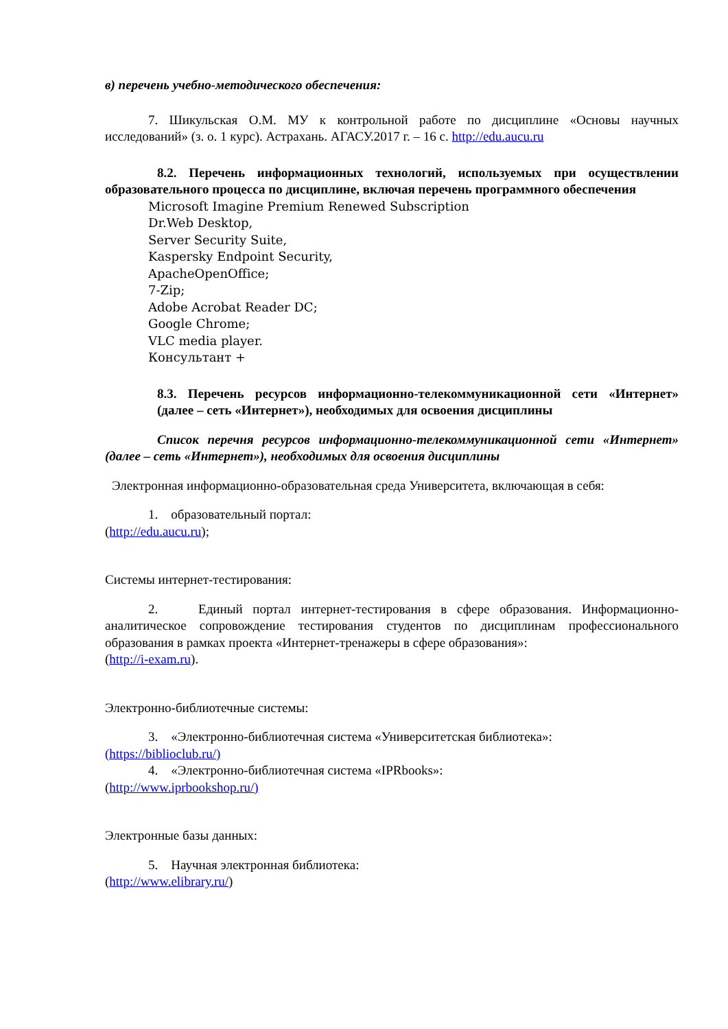в) перечень учебно-методического обеспечения:
7. Шикульская О.М. МУ к контрольной работе по дисциплине «Основы научных исследований» (з. о. 1 курс). Астрахань. АГАСУ.2017 г. – 16 с. http://edu.aucu.ru
8.2. Перечень информационных технологий, используемых при осуществлении образовательного процесса по дисциплине, включая перечень программного обеспечения
Microsoft Imagine Premium Renewed Subscription
Dr.Web Desktop,
Server Security Suite,
Kaspersky Endpoint Security,
ApacheOpenOffice;
7-Zip;
Adobe Acrobat Reader DC;
Google Chrome;
VLC media player.
Консультант +
8.3. Перечень ресурсов информационно-телекоммуникационной сети «Интернет» (далее – сеть «Интернет»), необходимых для освоения дисциплины
Список перечня ресурсов информационно-телекоммуникационной сети «Интернет» (далее – сеть «Интернет»), необходимых для освоения дисциплины
Электронная информационно-образовательная среда Университета, включающая в себя:
1. образовательный портал:
(http://edu.aucu.ru);
Системы интернет-тестирования:
2. Единый портал интернет-тестирования в сфере образования. Информационно-аналитическое сопровождение тестирования студентов по дисциплинам профессионального образования в рамках проекта «Интернет-тренажеры в сфере образования»:
(http://i-exam.ru).
Электронно-библиотечные системы:
3. «Электронно-библиотечная система «Университетская библиотека»:
(https://biblioclub.ru/)
4. «Электронно-библиотечная система «IPRbooks»:
(http://www.iprbookshop.ru/)
Электронные базы данных:
5. Научная электронная библиотека:
(http://www.elibrary.ru/)